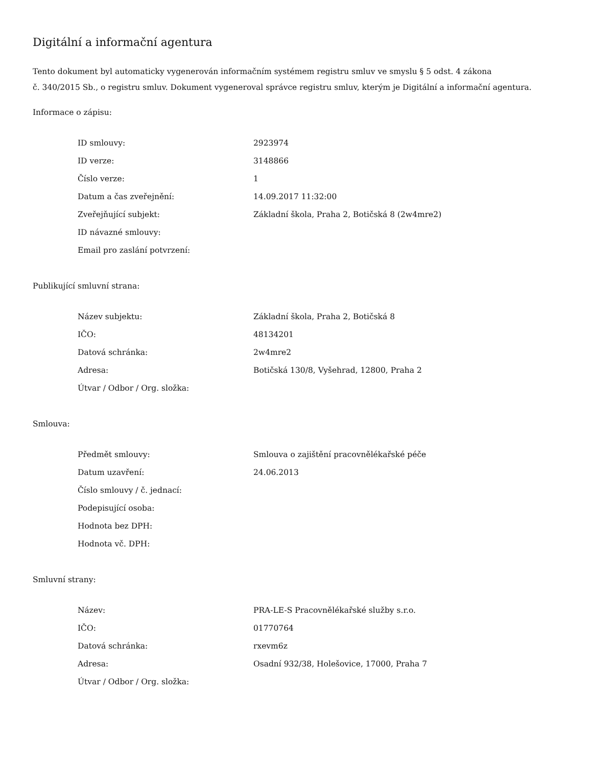Digitální a informační agentura
Tento dokument byl automaticky vygenerován informačním systémem registru smluv ve smyslu § 5 odst. 4 zákona
č. 340/2015 Sb., o registru smluv. Dokument vygeneroval správce registru smluv, kterým je Digitální a informační agentura.
Informace o zápisu:
| ID smlouvy: | 2923974 |
| ID verze: | 3148866 |
| Číslo verze: | 1 |
| Datum a čas zveřejnění: | 14.09.2017 11:32:00 |
| Zveřejňující subjekt: | Základní škola, Praha 2, Botičská 8 (2w4mre2) |
| ID návazné smlouvy: | |
| Email pro zaslání potvrzení: | |
Publikující smluvní strana:
| Název subjektu: | Základní škola, Praha 2, Botičská 8 |
| IČO: | 48134201 |
| Datová schránka: | 2w4mre2 |
| Adresa: | Botičská 130/8, Vyšehrad, 12800, Praha 2 |
| Útvar / Odbor / Org. složka: | |
Smlouva:
| Předmět smlouvy: | Smlouva o zajištění pracovnělékařské péče |
| Datum uzavření: | 24.06.2013 |
| Číslo smlouvy / č. jednací: | |
| Podepisující osoba: | |
| Hodnota bez DPH: | |
| Hodnota vč. DPH: | |
Smluvní strany:
| Název: | PRA-LE-S Pracovnělékařské služby s.r.o. |
| IČO: | 01770764 |
| Datová schránka: | rxevm6z |
| Adresa: | Osadní 932/38, Holešovice, 17000, Praha 7 |
| Útvar / Odbor / Org. složka: | |